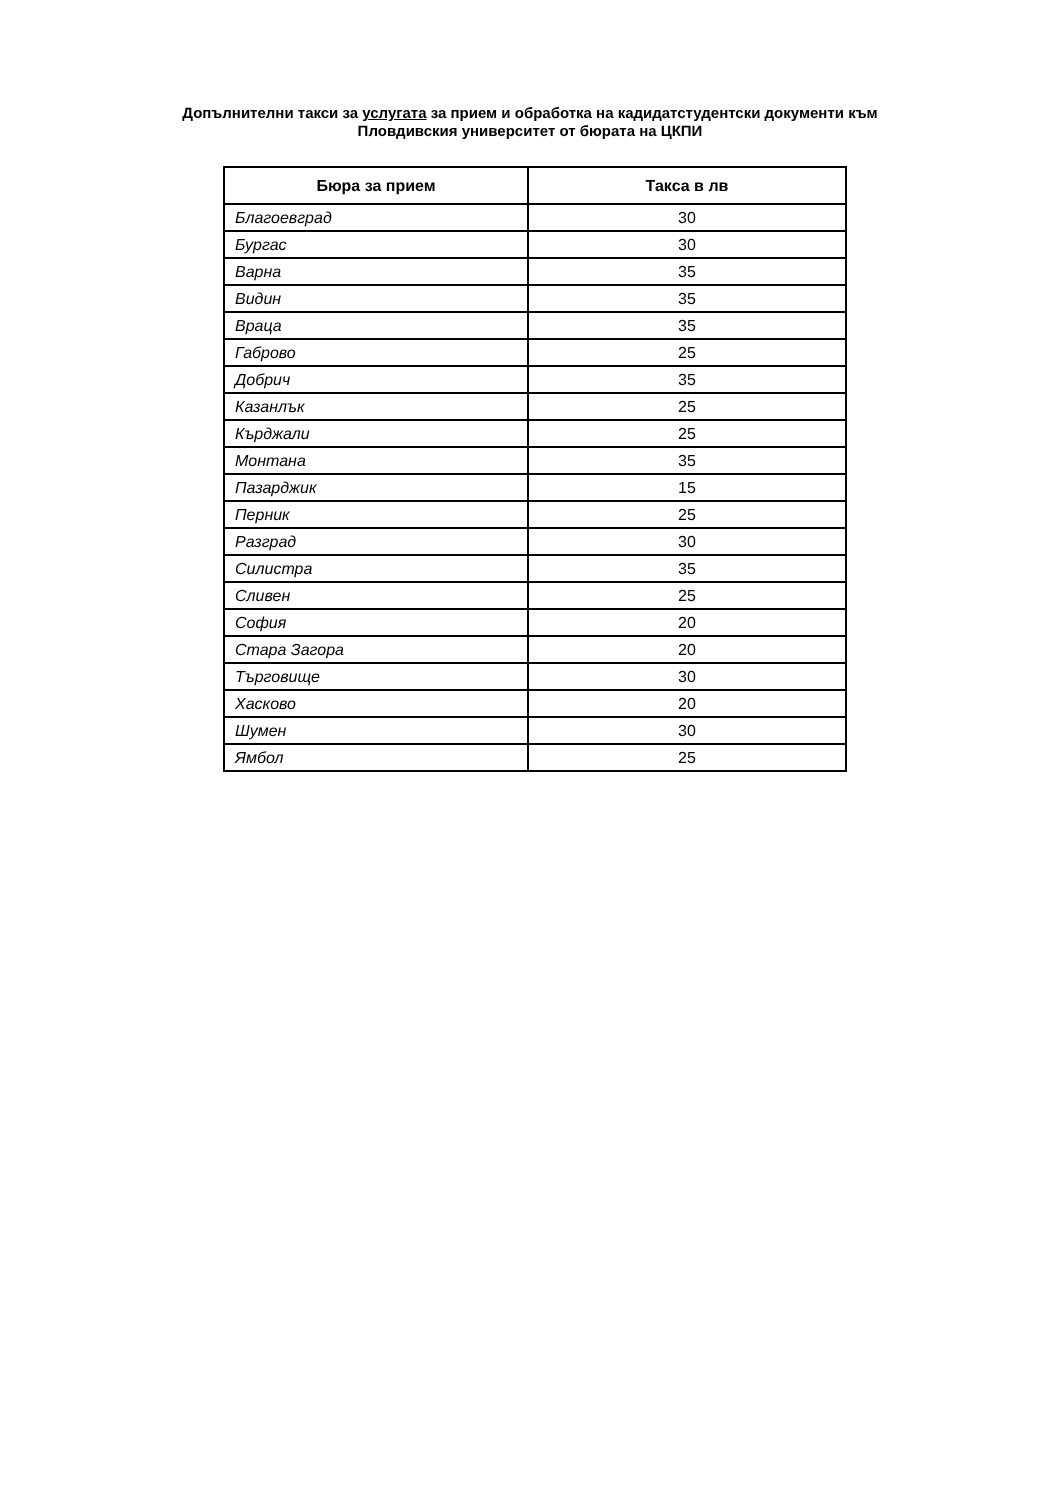Допълнителни такси за услугата за прием и обработка на кадидатстудентски документи към
Пловдивския университет от бюрата на ЦКПИ
| Бюра за прием | Такса в лв |
| --- | --- |
| Благоевград | 30 |
| Бургас | 30 |
| Варна | 35 |
| Видин | 35 |
| Враца | 35 |
| Габрово | 25 |
| Добрич | 35 |
| Казанлък | 25 |
| Кърджали | 25 |
| Монтана | 35 |
| Пазарджик | 15 |
| Перник | 25 |
| Разград | 30 |
| Силистра | 35 |
| Сливен | 25 |
| София | 20 |
| Стара Загора | 20 |
| Търговище | 30 |
| Хасково | 20 |
| Шумен | 30 |
| Ямбол | 25 |